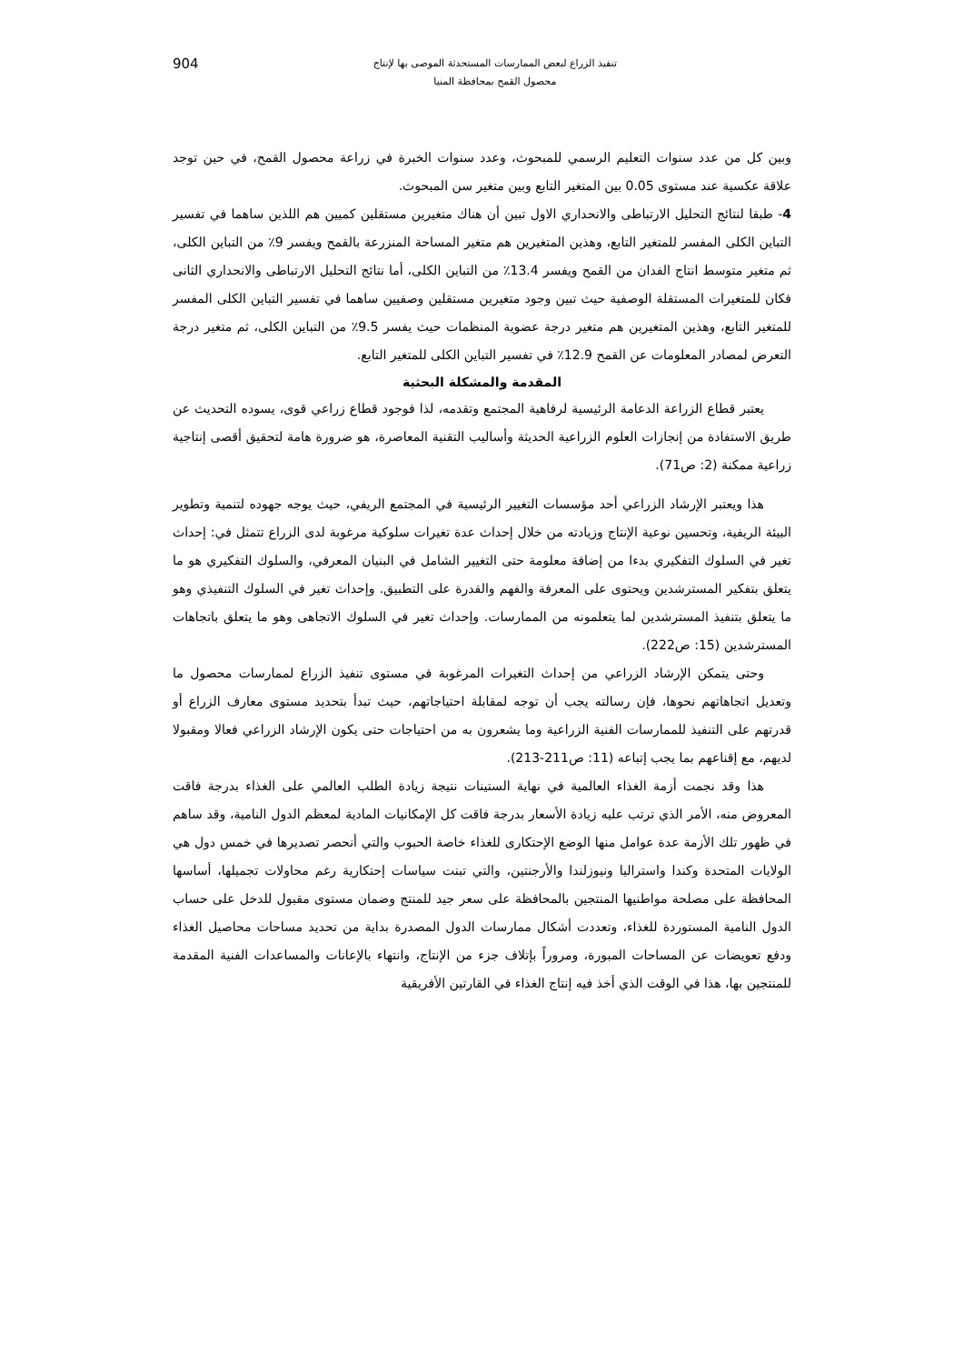تنفيذ الزراع لبعض الممارسات المستحدثة الموصى بها لإنتاج
محصول القمح بمحافظة المنيا
904
وبين كل من عدد سنوات التعليم الرسمي للمبحوث، وعدد سنوات الخبرة في زراعة محصول القمح، في حين توجد علاقة عكسية عند مستوى 0.05 بين المتغير التابع وبين متغير سن المبحوث.
4- طبقا لنتائج التحليل الارتباطى والانحداري الاول تبين أن هناك متغيرين مستقلين كميين هم اللذين ساهما في تفسير التباين الكلى المفسر للمتغير التابع، وهذين المتغيرين هم متغير المساحة المنزرعة بالقمح ويفسر 9٪ من التباين الكلى، ثم متغير متوسط انتاج الفدان من القمح ويفسر 13.4٪ من التباين الكلى، أما نتائج التحليل الارتباطى والانحداري الثانى فكان للمتغيرات المستقلة الوصفية حيث تبين وجود متغيرين مستقلين وصفيين ساهما في تفسير التباين الكلى المفسر للمتغير التابع، وهذين المتغيرين هم متغير درجة عضوية المنظمات حيث يفسر 9.5٪ من التباين الكلى، ثم متغير درجة التعرض لمصادر المعلومات عن القمح 12.9٪ في تفسير التباين الكلى للمتغير التابع.
المقدمة والمشكلة البحثية
يعتبر قطاع الزراعة الدعامة الرئيسية لرفاهية المجتمع وتقدمه، لذا فوجود قطاع زراعي قوى، يسوده التحديث عن طريق الاستفادة من إنجازات العلوم الزراعية الحديثة وأساليب التقنية المعاصرة، هو ضرورة هامة لتحقيق أقصى إنتاجية زراعية ممكنة (2: ص71).
هذا ويعتبر الإرشاد الزراعي أحد مؤسسات التغيير الرئيسية في المجتمع الريفي، حيث يوجه جهوده لتنمية وتطوير البيئة الريفية، وتحسين نوعية الإنتاج وزيادته من خلال إحداث عدة تغيرات سلوكية مرغوبة لدى الزراع تتمثل في: إحداث تغير في السلوك التفكيري بدءا من إضافة معلومة حتى التغيير الشامل في البنيان المعرفي، والسلوك التفكيري هو ما يتعلق بتفكير المسترشدين ويحتوى على المعرفة والفهم والقدرة على التطبيق. وإحداث تغير في السلوك التنفيذي وهو ما يتعلق بتنفيذ المسترشدين لما يتعلمونه من الممارسات. وإحداث تغير في السلوك الاتجاهى وهو ما يتعلق باتجاهات المسترشدين (15: ص222).
وحتى يتمكن الإرشاد الزراعي من إحداث التغيرات المرغوبة في مستوى تنفيذ الزراع لممارسات محصول ما وتعديل اتجاهاتهم نحوها، فإن رسالته يجب أن توجه لمقابلة احتياجاتهم، حيث تبدأ بتحديد مستوى معارف الزراع أو قدرتهم على التنفيذ للممارسات الفنية الزراعية وما يشعرون به من احتياجات حتى يكون الإرشاد الزراعي فعالا ومقبولا لديهم، مع إقناعهم بما يجب إتباعه (11: ص211-213).
هذا وقد نجمت أزمة الغذاء العالمية في نهاية الستينات نتيجة زيادة الطلب العالمي على الغذاء بدرجة فاقت المعروض منه، الأمر الذي ترتب عليه زيادة الأسعار بدرجة فاقت كل الإمكانيات المادية لمعظم الدول النامية، وقد ساهم في ظهور تلك الأزمة عدة عوامل منها الوضع الإحتكارى للغذاء خاصة الحبوب والتي أنحصر تصديرها في خمس دول هي الولايات المتحدة وكندا واستراليا ونيوزلندا والأرجنتين، والتي تبنت سياسات إحتكارية رغم محاولات تجميلها، أساسها المحافظة على مصلحة مواطنيها المنتجين بالمحافظة على سعر جيد للمنتج وضمان مستوى مقبول للدخل على حساب الدول النامية المستوردة للغذاء، وتعددت أشكال ممارسات الدول المصدرة بداية من تحديد مساحات محاصيل الغذاء ودفع تعويضات عن المساحات المبورة، ومروراً بإتلاف جزء من الإنتاج، وانتهاء بالإعانات والمساعدات الفنية المقدمة للمنتجين بها، هذا في الوقت الذي أخذ فيه إنتاج الغذاء في القارتين الأفريقية